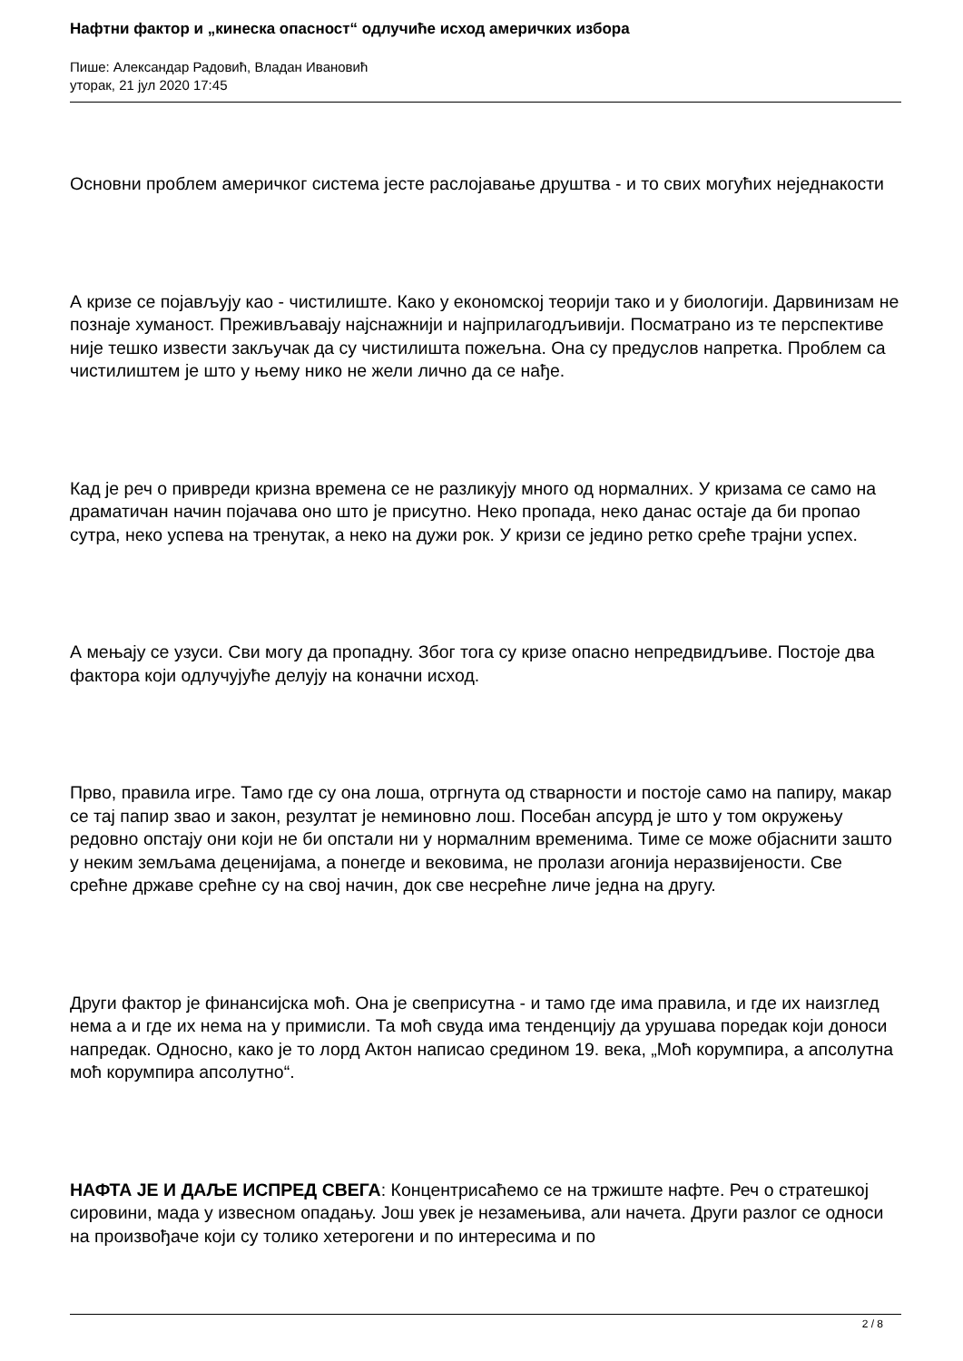Нафтни фактор и „кинеска опасност“ одлучиће исход америчких избора
Пише: Александар Радовић, Владан Ивановић
уторак, 21 јул 2020 17:45
Основни проблем америчког система јесте раслојавање друштва - и то свих могућих неједнакости
А кризе се појављују као - чистилиште. Како у економској теорији тако и у биологији. Дарвинизам не познаје хуманост. Преживљавају најснажнији и најприлагодљивији. Посматрано из те перспективе није тешко извести закључак да су чистилишта пожељна. Она су предуслов напретка. Проблем са чистилиштем је што у њему нико не жели лично да се нађе.
Кад је реч о привреди кризна времена се не разликују много од нормалних. У кризама се само на драматичан начин појачава оно што је присутно. Неко пропада, неко данас остаје да би пропао сутра, неко успева на тренутак, а неко на дужи рок. У кризи се једино ретко среће трајни успех.
А мењају се узуси. Сви могу да пропадну. Због тога су кризе опасно непредвидљиве. Постоје два фактора који одлучујуће делују на коначни исход.
Прво, правила игре. Тамо где су она лоша, отргнута од стварности и постоје само на папиру, макар се тај папир звао и закон, резултат је неминовно лош. Посебан апсурд је што у том окружењу редовно опстају они који не би опстали ни у нормалним временима. Тиме се може објаснити зашто у неким земљама деценијама, а понегде и вековима, не пролази агонија неразвијености. Све срећне државе срећне су на свој начин, док све несрећне личе једна на другу.
Други фактор је финансијска моћ. Она је свеприсутна - и тамо где има правила, и где их наизглед нема а и где их нема на у примисли. Та моћ свуда има тенденцију да урушава поредак који доноси напредак. Односно, како је то лорд Актон написао средином 19. века, „Моћ корумпира, а апсолутна моћ корумпира апсолутно“.
НАФТА ЈЕ И ДАЉЕ ИСПРЕД СВЕГА: Концентрисаћемо се на тржиште нафте. Реч о стратешкој сировини, мада у извесном опадању. Још увек је незамењива, али начета. Други разлог се односи на произвођаче који су толико хетерогени и по интересима и по
2 / 8